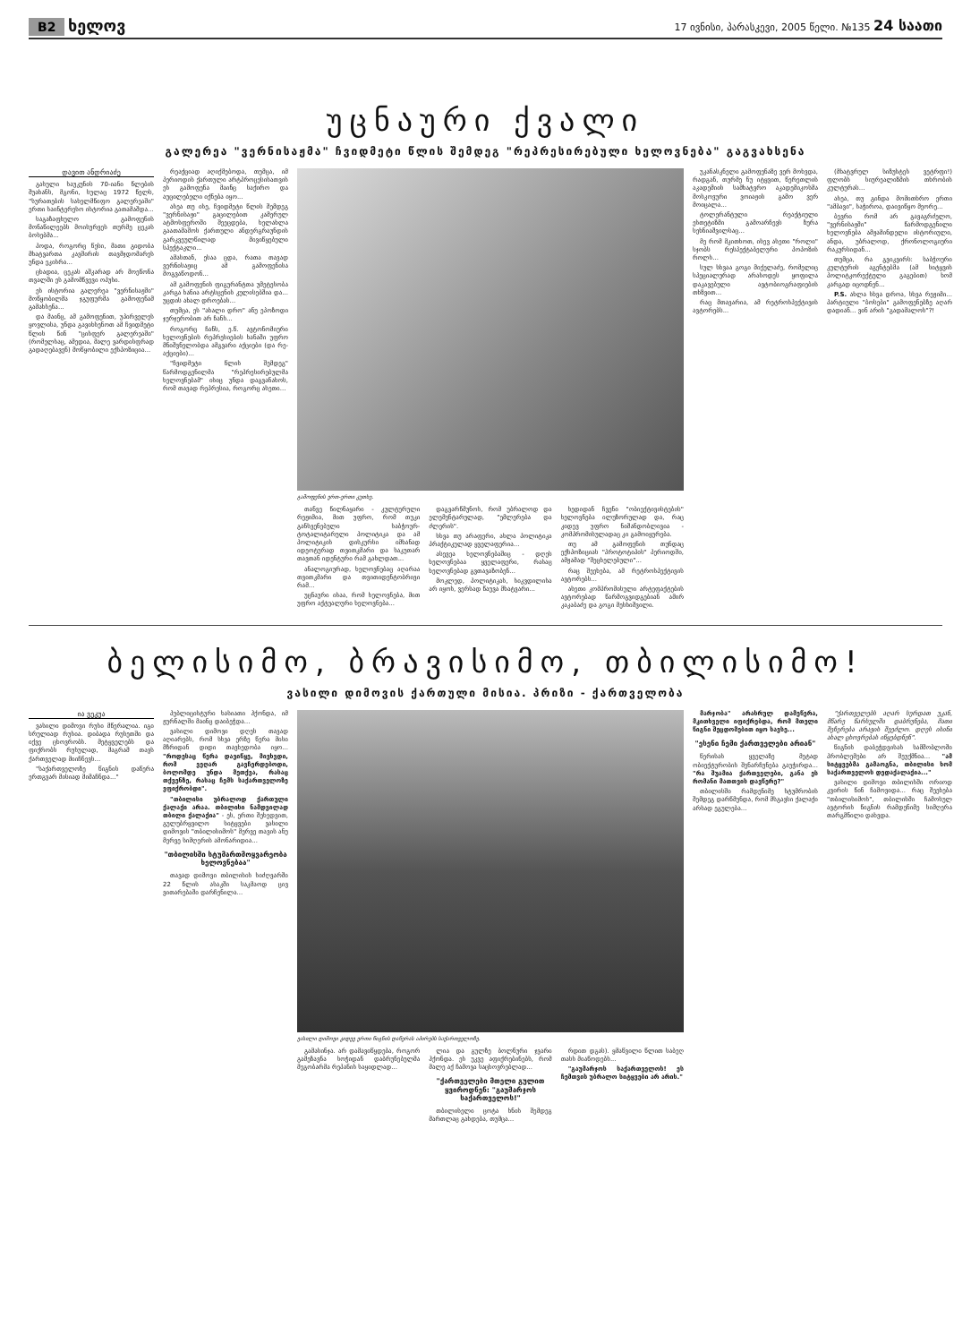B2 ხელოვ 17 ივნისი, პარასკევი, 2005 წელი. №135 24 საათი
უცნაური ქვალი
გალერეა "ვერნისაჟმა" ჩვიდმეტი წლის შემდეგ "რეპრესირებული ხელოვნება" გაგვახსენა
დავით ანდრიაძე
გასული საუკუნის 70-იანი წლების შუახანს, მგონი, სულაც 1972 წელს, "სურათების სახელმწიფო გალერეაში" ერთი საინტერესო ისტორია გათამაშდა...
საგაზაფხულო გამოფენის მონაწილეებს მოისურვეს თურმე ცეკას ბოსებმა...
პოდა, როგორც წესი, მათი გიდობა მხატვართა კავშირის თავმჯდომარეს უნდა ეკისრა...
ცხადია, ცეკას აშკარად არ მოეწონა თვალში ეს გამომწვევი ოპუსი.
ეს ისტორია გალერეა "ვერნისაჟში" მოწყობილმა ჯგუფურმა გამოფენამ გამახსენა...
და მაინც, ამ გამოფენით, უპირველეს ყოვლისა, უნდა გავიხსენოთ ამ ჩვიდმეტი წლის წინ "ცისფერ გალერეაში" (რომელსაც, ამედია, მალე ვარდისფრად გადაღებავენ) მოწყობილი ექსპოზიცია...
რეაქციად აღიქმებოდა, თუმცა, იმ პერიოდის ქართული არტპროცესისათვის ეს გამოფენა მაინც საქირო და აუცილებელი იქნება იყო...
ასეა თუ ისე, ჩვიდმეტი წლის შემდეგ "ვერნისაჟი" გაცილებით კამერულ ატმოსფეროში შეეცდება, ხელახლა გაათამაშოს ქართული ანდერგრაუნდის გარკვეულწილად მივიწყებული სპექტაკლი...
ამასთან, ესაა ცდა, რათა თავად ვერნისაჟიც ამ გამოფენისა მოგვაწოდონ...
ამ გამოფენის ფიგურანტთა უმეტესობა კარგა ხანია არტსცენის კულისებშია და... უცდის ახალ დროებას...
თუმცა, ეს "ახალი დრო" ანუ ეპოზოდი ჯერჯერობით არ ჩანს...
როგორც ჩანს, ე.წ. ავტონომიური ხელოვნების რეპრესიების ხანაში უფრო მნიშვნელობდა ამგვარი აქციები (და რე-აქციები)...
"ჩვიდმეტი წლის შემდეგ" წარმოდგენილმა "რეპრესირებულმა ხელოვნებამ" ისიც უნდა დაგვანახოს, რომ თავად რეპრესია, როგორც ასეთი...
გამოფენის ერთ-ერთი კუთხე.
თანვე წილნაყარი - კულტურული რეჟიმია, მით უფრო, რომ თუკი განსვენებული საბჭოურ-ტოტალიტარული პოლიტიკა და ამ პოლიტიკის დისკურსი იმხანად იდეოტურად თვითკმარი და საკუთარ თავთან იდენტური რამ გახლდათ...
ანალოგიურად, ხელოვნებაც აღარაა თვითკმარი და თვითიდენტობრივი რამ...
უცნაური ისაა, რომ ხელოვნება, მით უფრო აქტუალური ხელოვნება...
დაგვარწმუნოს, რომ უბრალოდ და ელემენტარულად, "ემლერება და ძლერის".
სხვა თუ არაფერი, ახლა პოლიტიკა პრაქტიკულად ყველაფერია...
ასევეა ხელოვნებაშიც - დღეს ხელოვნებაა ყველაფერი, რასაც ხელოვნებად გვთავაზობენ...
მოკლედ, პოლიტიკას, სიკვდილისა არ იყოს, ვერსად წაუვა მხატვარი...
ხედიდან ჩვენი "ობიექტივისტების" ხელოვნება ილუზორულად და, რაც კიდევ უფრო ნიშანდობლივია - კომპრომისულადაც კი გამოიყურება.
თუ ამ გამოფენის თუნდაც ექსპოზიციას "პროტოტიპის" პერიოდში, ამჟამად "შეცხელებული"...
რაც შეეხება, ამ რეტროსპექტივის ავტორებს...
ასეთი კომპრომისული არტეფაქტების ავტორებად წარმოგვიდგებიან ამირ კაკაბაძე და გოგი მესხიშვილი.
უკანასკნელი გამოფენაზე ვერ მოხვდა, რადგან, თურმე ნუ იტყვით, წერეთლის აკადემიის სამხატვრო აკადემიკოსმა მოსკოვური ვოიაჟის გამო ვერ მოიცალა...
ტოლერანტული რეაქტიული ესთეტიზმი გამოარჩევს ზურა სეხნიაშვილსაც...
მე რომ მკითხოთ, ისევ ასეთი "როლი" სჯობს რესპექტაბელური პოპოზის როლს...
სულ სხვაა გოგი მიქელაძე, რომელიც სპეციალურად არასოდეს ყოფილა დაკავებული ავტობიოგრაფიების თხზვით...
რაც მთავარია, ამ რეტროსპექტივის ავტორებს...
(მხატვრულ სიზუსტეს ვეტრფი!) ფლობს სიურეალიზმის თხრობის კულტურას...
ასეა, თუ გინდა მომითხრო ერთი "ამბავი", საჭიროა, დაივიწყო მეორე...
ბევრი რომ არ გავაგრძელო, "ვერნისაჟში" წარმოდგენილი ხელოვნება ამჟამინდელი ისტორიული, ანდა, უბრალოდ, ქრონოლოგიური რაკურსიდან...
თუმცა, რა გვიკვირს: საბჭოური კულტურის აგენტებმა (ამ სიტყვის პოლიტკორექტული გაგებით) ხომ კარგად იცოდნენ...
P.S. ახლა სხვა დროა, სხვა რეჟიმი... პარტიული "ბოსები" გამოფენებზე აღარ დადიან... ვინ არის "გადამალოს"?!
ბელისიმო, ბრავისიმო, თბილისიმო!
ვასილი დიმოვის ქართული მისია. პრიზი - ქართველობა
ია ვეკუა
ვასილი დიმოვი რუსი მწერალია. იგი სრულიად რუსია. დიბადა რუსეთში და იქვე ცხოვრობს. მეტყველებს და ფიქრობს რუსულად, მაგრამ თავს ქართველად მიიჩნევს...
"საქართველოზე წიგნის დაწერა ერთგვარ მისიად მიმაჩნდა..."
პუბლიცისტური ხასიათი ჰქონდა, იმ ჟურნალში მაინც დაიბეჭდა...
ვასილი დიმოვი დღეს თავად აღიარებს, რომ სხვა ერზე წერა მისი მზრიდან დიდი თავხედობა იყო... "როდესაც წერა დავიწყე, მივხვდი, რომ ვეღარ გავჩერდებოდი, ბოლომდე უნდა მეთქვა, რასაც თქვენზე, რასაც ჩემს საქართველოზე ვფიქრობდი".
"თბილისი უბრალოდ ქართული ქალაქი არაა. თბილისი ნამდვილად თბილი ქალაქია" - ეს, ერთი შეხედვით, გულუბრყვილო სიტყვები ვასილი დიმოვის "თბილისიმოს" მერვე თავის ანუ მერვე სიმღერის ამონარიდია...
"თბილისში სტუმართმოყვარეობა ხელოვნებაა"
თავად დიმოვი თბილისის სიძღვარში 22 წლის ასაკში საკმაოდ ცივ ვითარებაში დარჩენილა...
ვასილი დიმოვი კიდევ ერთი წიგნის დაწერას აპირებს საქართველოზე.
გამასინჯა. არ დამავიწყდება, როგორ გამეზავნა სოჭიდან დაბრუნებულმა მეგობარმა რეპანის საყიდლად...
ლია და გულზე ბოლნური ჯვარი ჰქონდა. ეს უკვე აფიქრებინებს, რომ მალე აქ ჩამოვა საცხოვრებლად...
"ქართველები მთელი გულით ყვიროდნენ: "გაუმარჯოს საქართველოს!"
თბილისელი ცოტა ხნის შემდეგ მართლაც გახდება, თუმცა...
რდით დგას). ყმაწვილი წლით საბეღ თასს მიაწოდებს...
"გაუმარჯოს საქართველოს! ეს ჩემთვის უბრალო სიტყვები არ არის."
მარჯობა" არასრულ დამეწერა, მკითხველი იფიქრებდა, რომ მთელი წიგნი შეცდომებით იყო სავსე...
"ესენი ჩემი ქართველები არიან"
წერისას ყველაზე მეტად ობიექტურობის შენარჩუნება გაუჭირდა... "რა შუამია ქართველები, განა ეს რომანი მათთვის დავწერე?"
თბილისში რამდენიმე სტუმრობის შემდეგ დარწმუნდა, რომ მსგავსი ქალაქი არსად ეგულება...
"ქართველებს აღარ სურდათ უკან, მწარე წარსულში დაბრუნება, მათი შეჩერება არავის შეეძლო. დღეს ისინი ახალ ცხოვრებას იწყებდნენ".
წიგნის დაბეჭდვისას სამშობლოში პრობლემები არ შეუქმნია... "ამ სიტყვებმა გამაოგნა, თბილისი ხომ საქართველოს დედაქალაქია..."
ვასილი დიმოვი თბილისში ორიოდ კვირის წინ ჩამოვიდა... რაც შეეხება "თბილისიმოს", თბილისში ჩამოსულ ავტორის წიგნის რამდენიმე სიმღერა თარგმნილი დახვდა.